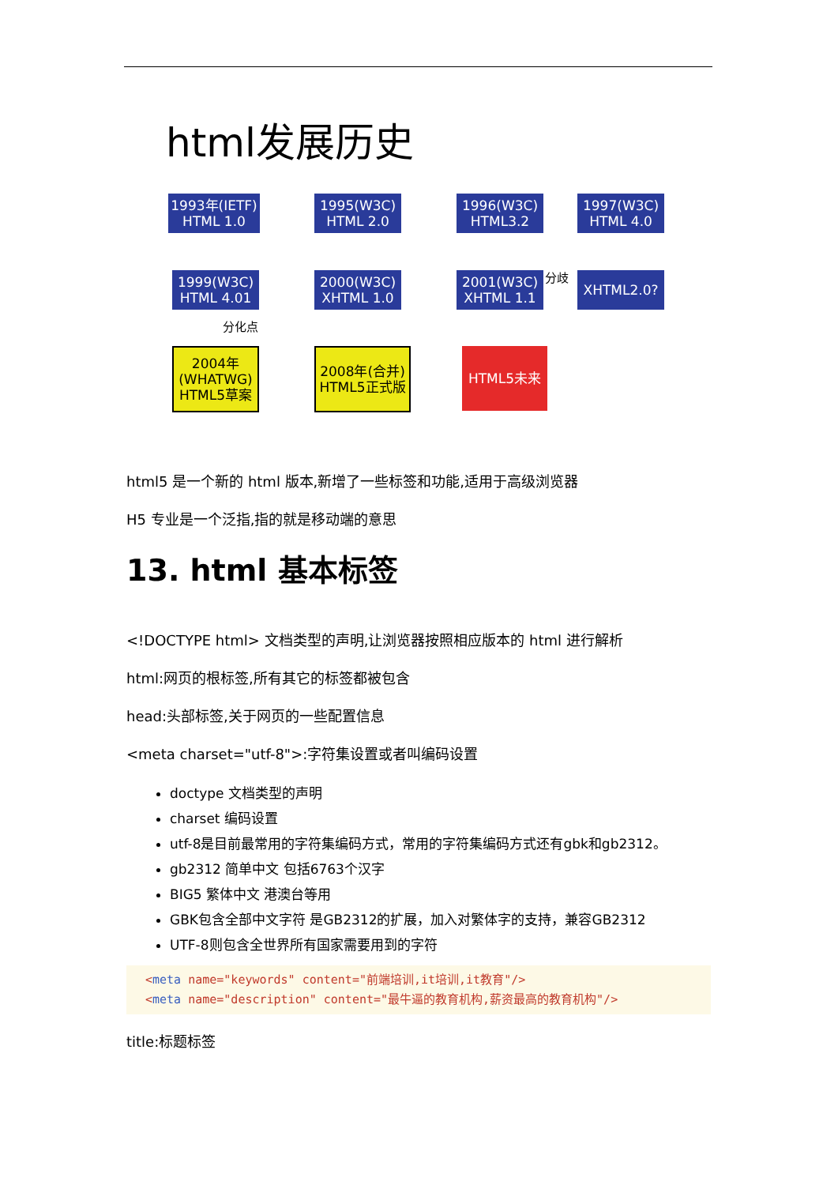html发展历史
1993年(IETF)
HTML 1.0
1995(W3C)
HTML 2.0
1996(W3C)
HTML3.2
1997(W3C)
HTML 4.0
1999(W3C)
HTML 4.01
2000(W3C)
XHTML 1.0
2001(W3C)
XHTML 1.1
分歧 XHTML2.0?
分化点
2004年
(WHATWG)
HTML5草案
2008年(合并)
HTML5正式版
HTML5未来
html5 是一个新的 html 版本,新增了一些标签和功能,适用于高级浏览器
H5 专业是一个泛指,指的就是移动端的意思
13. html 基本标签
<!DOCTYPE html> 文档类型的声明,让浏览器按照相应版本的 html 进行解析
html:网页的根标签,所有其它的标签都被包含
head:头部标签,关于网页的一些配置信息
<meta charset="utf-8">:字符集设置或者叫编码设置
doctype 文档类型的声明
charset 编码设置
utf-8是目前最常用的字符集编码方式，常用的字符集编码方式还有gbk和gb2312。
gb2312 简单中文 包括6763个汉字
BIG5 繁体中文 港澳台等用
GBK包含全部中文字符 是GB2312的扩展，加入对繁体字的支持，兼容GB2312
UTF-8则包含全世界所有国家需要用到的字符
<meta name="keywords" content="前端培训,it培训,it教育"/>
<meta name="description" content="最牛逼的教育机构,薪资最高的教育机构"/>
title:标题标签